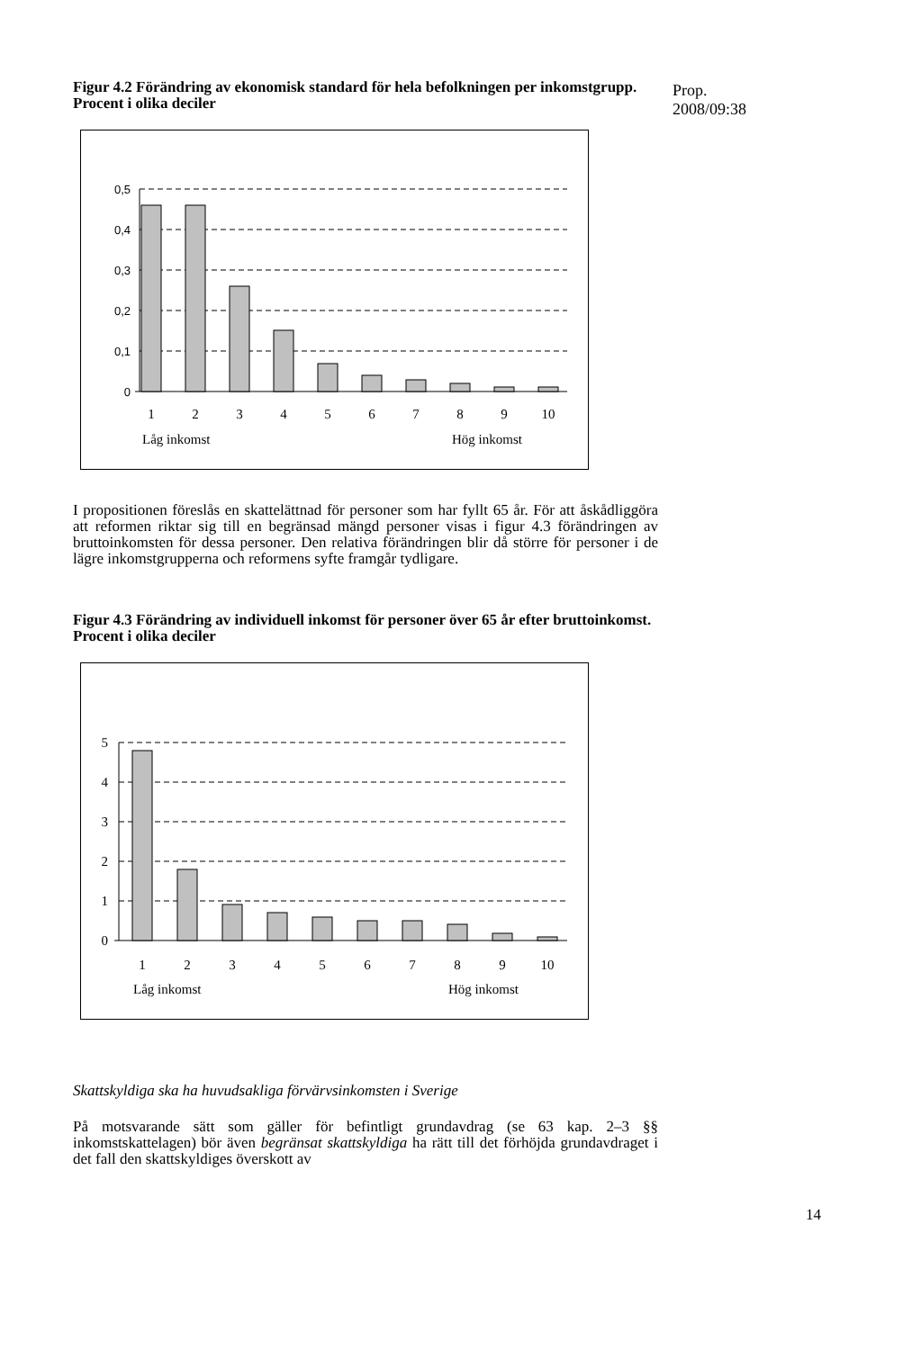Prop. 2008/09:38
Figur 4.2 Förändring av ekonomisk standard för hela befolkningen per inkomstgrupp. Procent i olika deciler
0,5
0,4
0,3
0,2
0,1
0
1
2
3
4
5
6
7
8
9
10
Låg inkomst
Hög inkomst
I propositionen föreslås en skattelättnad för personer som har fyllt 65 år. För att åskådliggöra att reformen riktar sig till en begränsad mängd personer visas i figur 4.3 förändringen av bruttoinkomsten för dessa personer. Den relativa förändringen blir då större för personer i de lägre inkomstgrupperna och reformens syfte framgår tydligare.
Figur 4.3 Förändring av individuell inkomst för personer över 65 år efter bruttoinkomst. Procent i olika deciler
5
4
3
2
1
0
1
2
3
4
5
6
7
8
9
10
Låg inkomst
Hög inkomst
Skattskyldiga ska ha huvudsakliga förvärvsinkomsten i Sverige
På motsvarande sätt som gäller för befintligt grundavdrag (se 63 kap. 2–3 §§ inkomstskattelagen) bör även begränsat skattskyldiga ha rätt till det förhöjda grundavdraget i det fall den skattskyldiges överskott av
14